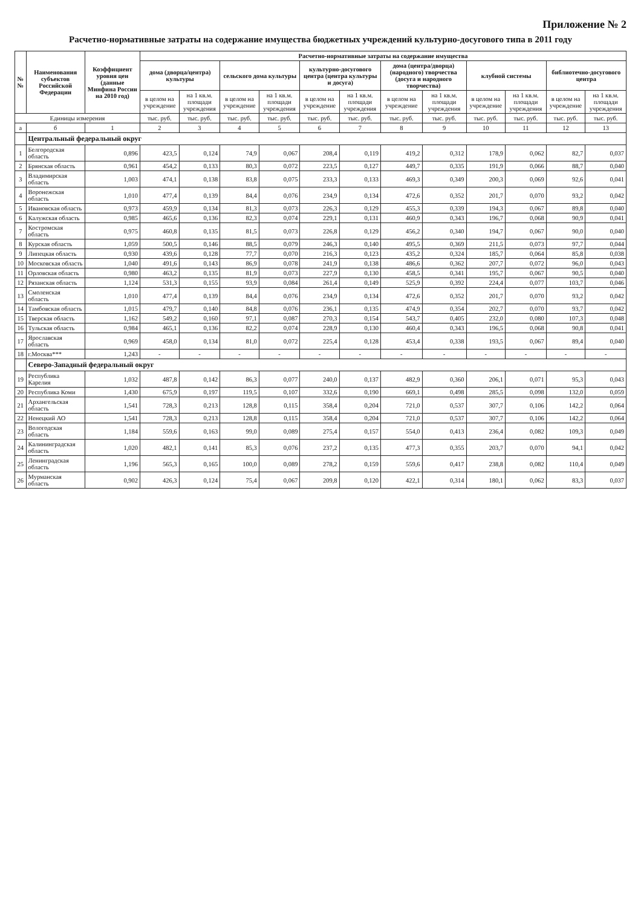Приложение № 2
Расчетно-нормативные затраты на содержание имущества бюджетных учреждений культурно-досугового типа в 2011 году
| № № | Наименования субъектов Российской Федерации | Коэффициент уровня цен (данные Минфина России на 2010 год) | Расчетно-нормативные затраты на содержание имущества | | | | | | | | | | | |
| --- | --- | --- | --- | --- | --- | --- | --- | --- | --- | --- | --- | --- | --- | --- |
| | | | дома (дворца/центра) культуры | | сельского дома культуры | | культурно-досугового центра (центра культуры и досуга) | | дома (центра/дворца) (народного) творчества (досуга и народного творчества) | | клубной системы | | библиотечно-досугового центра | |
| | | | в целом на учреждение | на 1 кв.м. площади учреждения | в целом на учреждение | на 1 кв.м. площади учреждения | в целом на учреждение | на 1 кв.м. площади учреждения | в целом на учреждение | на 1 кв.м. площади учреждения | в целом на учреждение | на 1 кв.м. площади учреждения | в целом на учреждение | на 1 кв.м. площади учреждения |
| Единицы измерения | | | тыс. руб. | тыс. руб. | тыс. руб. | тыс. руб. | тыс. руб. | тыс. руб. | тыс. руб. | тыс. руб. | тыс. руб. | тыс. руб. | тыс. руб. | тыс. руб. |
| а | б | 1 | 2 | 3 | 4 | 5 | 6 | 7 | 8 | 9 | 10 | 11 | 12 | 13 |
| | Центральный федеральный округ | | | | | | | | | | | | | |
| 1 | Белгородская область | 0,896 | 423,5 | 0,124 | 74,9 | 0,067 | 208,4 | 0,119 | 419,2 | 0,312 | 178,9 | 0,062 | 82,7 | 0,037 |
| 2 | Брянская область | 0,961 | 454,2 | 0,133 | 80,3 | 0,072 | 223,5 | 0,127 | 449,7 | 0,335 | 191,9 | 0,066 | 88,7 | 0,040 |
| 3 | Владимирская область | 1,003 | 474,1 | 0,138 | 83,8 | 0,075 | 233,3 | 0,133 | 469,3 | 0,349 | 200,3 | 0,069 | 92,6 | 0,041 |
| 4 | Воронежская область | 1,010 | 477,4 | 0,139 | 84,4 | 0,076 | 234,9 | 0,134 | 472,6 | 0,352 | 201,7 | 0,070 | 93,2 | 0,042 |
| 5 | Ивановская область | 0,973 | 459,9 | 0,134 | 81,3 | 0,073 | 226,3 | 0,129 | 455,3 | 0,339 | 194,3 | 0,067 | 89,8 | 0,040 |
| 6 | Калужская область | 0,985 | 465,6 | 0,136 | 82,3 | 0,074 | 229,1 | 0,131 | 460,9 | 0,343 | 196,7 | 0,068 | 90,9 | 0,041 |
| 7 | Костромская область | 0,975 | 460,8 | 0,135 | 81,5 | 0,073 | 226,8 | 0,129 | 456,2 | 0,340 | 194,7 | 0,067 | 90,0 | 0,040 |
| 8 | Курская область | 1,059 | 500,5 | 0,146 | 88,5 | 0,079 | 246,3 | 0,140 | 495,5 | 0,369 | 211,5 | 0,073 | 97,7 | 0,044 |
| 9 | Липецкая область | 0,930 | 439,6 | 0,128 | 77,7 | 0,070 | 216,3 | 0,123 | 435,2 | 0,324 | 185,7 | 0,064 | 85,8 | 0,038 |
| 10 | Московская область | 1,040 | 491,6 | 0,143 | 86,9 | 0,078 | 241,9 | 0,138 | 486,6 | 0,362 | 207,7 | 0,072 | 96,0 | 0,043 |
| 11 | Орловская область | 0,980 | 463,2 | 0,135 | 81,9 | 0,073 | 227,9 | 0,130 | 458,5 | 0,341 | 195,7 | 0,067 | 90,5 | 0,040 |
| 12 | Рязанская область | 1,124 | 531,3 | 0,155 | 93,9 | 0,084 | 261,4 | 0,149 | 525,9 | 0,392 | 224,4 | 0,077 | 103,7 | 0,046 |
| 13 | Смоленская область | 1,010 | 477,4 | 0,139 | 84,4 | 0,076 | 234,9 | 0,134 | 472,6 | 0,352 | 201,7 | 0,070 | 93,2 | 0,042 |
| 14 | Тамбовская область | 1,015 | 479,7 | 0,140 | 84,8 | 0,076 | 236,1 | 0,135 | 474,9 | 0,354 | 202,7 | 0,070 | 93,7 | 0,042 |
| 15 | Тверская область | 1,162 | 549,2 | 0,160 | 97,1 | 0,087 | 270,3 | 0,154 | 543,7 | 0,405 | 232,0 | 0,080 | 107,3 | 0,048 |
| 16 | Тульская область | 0,984 | 465,1 | 0,136 | 82,2 | 0,074 | 228,9 | 0,130 | 460,4 | 0,343 | 196,5 | 0,068 | 90,8 | 0,041 |
| 17 | Ярославская область | 0,969 | 458,0 | 0,134 | 81,0 | 0,072 | 225,4 | 0,128 | 453,4 | 0,338 | 193,5 | 0,067 | 89,4 | 0,040 |
| 18 | г.Москва*** | 1,243 | - | - | - | - | - | - | - | - | - | - | - | - |
| | Северо-Западный федеральный округ | | | | | | | | | | | | | |
| 19 | Республика Карелия | 1,032 | 487,8 | 0,142 | 86,3 | 0,077 | 240,0 | 0,137 | 482,9 | 0,360 | 206,1 | 0,071 | 95,3 | 0,043 |
| 20 | Республика Коми | 1,430 | 675,9 | 0,197 | 119,5 | 0,107 | 332,6 | 0,190 | 669,1 | 0,498 | 285,5 | 0,098 | 132,0 | 0,059 |
| 21 | Архангельская область | 1,541 | 728,3 | 0,213 | 128,8 | 0,115 | 358,4 | 0,204 | 721,0 | 0,537 | 307,7 | 0,106 | 142,2 | 0,064 |
| 22 | Ненецкий АО | 1,541 | 728,3 | 0,213 | 128,8 | 0,115 | 358,4 | 0,204 | 721,0 | 0,537 | 307,7 | 0,106 | 142,2 | 0,064 |
| 23 | Вологодская область | 1,184 | 559,6 | 0,163 | 99,0 | 0,089 | 275,4 | 0,157 | 554,0 | 0,413 | 236,4 | 0,082 | 109,3 | 0,049 |
| 24 | Калининградская область | 1,020 | 482,1 | 0,141 | 85,3 | 0,076 | 237,2 | 0,135 | 477,3 | 0,355 | 203,7 | 0,070 | 94,1 | 0,042 |
| 25 | Ленинградская область | 1,196 | 565,3 | 0,165 | 100,0 | 0,089 | 278,2 | 0,159 | 559,6 | 0,417 | 238,8 | 0,082 | 110,4 | 0,049 |
| 26 | Мурманская область | 0,902 | 426,3 | 0,124 | 75,4 | 0,067 | 209,8 | 0,120 | 422,1 | 0,314 | 180,1 | 0,062 | 83,3 | 0,037 |